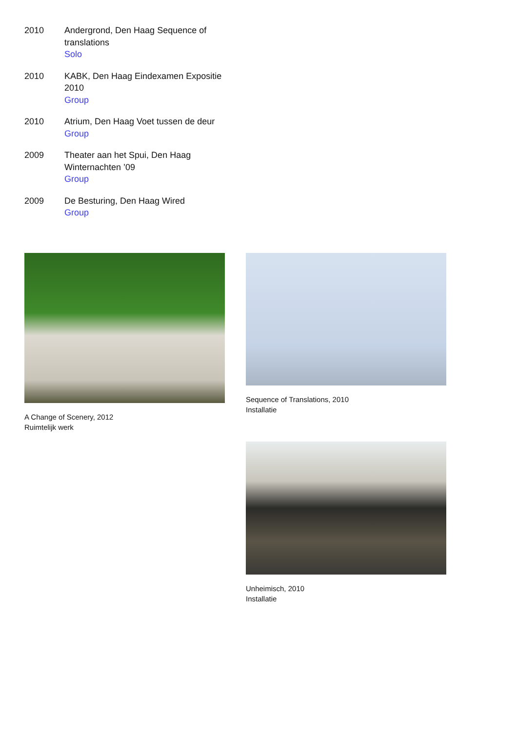2010 Andergrond, Den Haag Sequence of translations
Solo
2010 KABK, Den Haag Eindexamen Expositie 2010
Group
2010 Atrium, Den Haag Voet tussen de deur
Group
2009 Theater aan het Spui, Den Haag Winternachten ’09
Group
2009 De Besturing, Den Haag Wired
Group
A Change of Scenery, 2012
Ruimtelijk werk
Sequence of Translations, 2010
Installatie
Unheimisch, 2010
Installatie